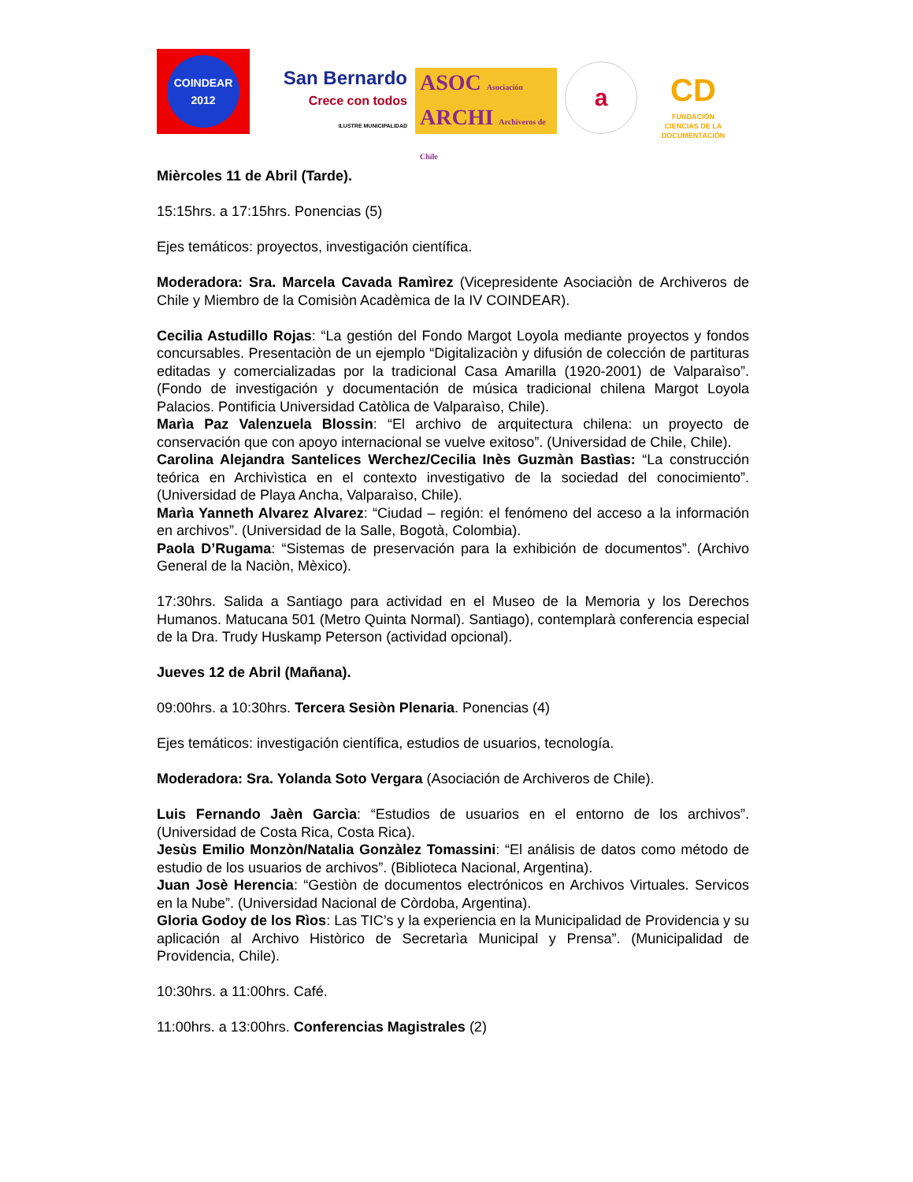COINDEAR 2012
San Bernardo
Crece con todos
ILUSTRE MUNICIPALIDAD
ASOC Asociación
ARCHI Archiveros de Chile
a
CD
FUNDACIÓN
CIENCIAS DE LA DOCUMENTACIÓN
Mièrcoles 11 de Abril (Tarde).
15:15hrs. a 17:15hrs. Ponencias (5)
Ejes temáticos: proyectos, investigación científica.
Moderadora: Sra. Marcela Cavada Ramìrez (Vicepresidente Asociaciòn de Archiveros de Chile y Miembro de la Comisiòn Acadèmica de la IV COINDEAR).
Cecilia Astudillo Rojas: “La gestión del Fondo Margot Loyola mediante proyectos y fondos concursables. Presentaciòn de un ejemplo “Digitalizaciòn y difusión de colección de partituras editadas y comercializadas por la tradicional Casa Amarilla (1920-2001) de Valparaìso”. (Fondo de investigación y documentación de música tradicional chilena Margot Loyola Palacios. Pontificia Universidad Catòlica de Valparaìso, Chile).
Marìa Paz Valenzuela Blossin: “El archivo de arquitectura chilena: un proyecto de conservación que con apoyo internacional se vuelve exitoso”. (Universidad de Chile, Chile).
Carolina Alejandra Santelices Werchez/Cecilia Inès Guzmàn Bastìas: “La construcción teórica en Archivìstica en el contexto investigativo de la sociedad del conocimiento”. (Universidad de Playa Ancha, Valparaìso, Chile).
Marìa Yanneth Alvarez Alvarez: “Ciudad – región: el fenómeno del acceso a la información en archivos”. (Universidad de la Salle, Bogotà, Colombia).
Paola D’Rugama: “Sistemas de preservación para la exhibición de documentos”. (Archivo General de la Naciòn, Mèxico).
17:30hrs. Salida a Santiago para actividad en el Museo de la Memoria y los Derechos Humanos. Matucana 501 (Metro Quinta Normal). Santiago), contemplarà conferencia especial de la Dra. Trudy Huskamp Peterson (actividad opcional).
Jueves 12 de Abril (Mañana).
09:00hrs. a 10:30hrs. Tercera Sesiòn Plenaria. Ponencias (4)
Ejes temáticos: investigación científica, estudios de usuarios, tecnología.
Moderadora: Sra. Yolanda Soto Vergara (Asociación de Archiveros de Chile).
Luis Fernando Jaèn Garcìa: “Estudios de usuarios en el entorno de los archivos”. (Universidad de Costa Rica, Costa Rica).
Jesùs Emilio Monzòn/Natalia Gonzàlez Tomassini: “El análisis de datos como método de estudio de los usuarios de archivos”. (Biblioteca Nacional, Argentina).
Juan Josè Herencia: “Gestiòn de documentos electrónicos en Archivos Virtuales. Servicos en la Nube”. (Universidad Nacional de Còrdoba, Argentina).
Gloria Godoy de los Rìos: Las TIC’s y la experiencia en la Municipalidad de Providencia y su aplicación al Archivo Històrico de Secretarìa Municipal y Prensa”. (Municipalidad de Providencia, Chile).
10:30hrs. a 11:00hrs. Café.
11:00hrs. a 13:00hrs. Conferencias Magistrales (2)